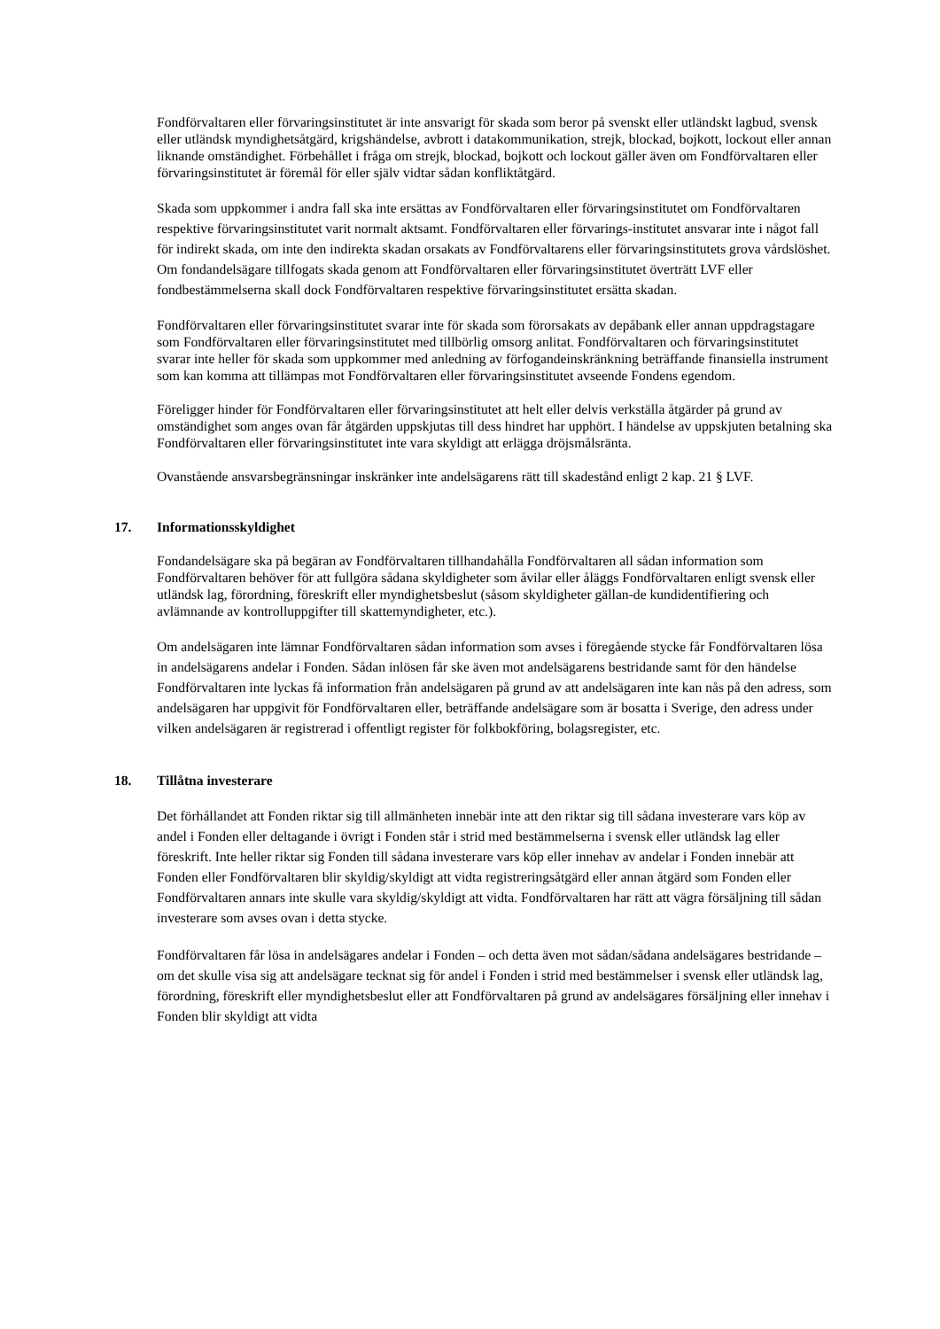Fondförvaltaren eller förvaringsinstitutet är inte ansvarigt för skada som beror på svenskt eller utländskt lagbud, svensk eller utländsk myndighetsåtgärd, krigshändelse, avbrott i datakommunikation, strejk, blockad, bojkott, lockout eller annan liknande omständighet. Förbehållet i fråga om strejk, blockad, bojkott och lockout gäller även om Fondförvaltaren eller förvaringsinstitutet är föremål för eller själv vidtar sådan konfliktåtgärd.
Skada som uppkommer i andra fall ska inte ersättas av Fondförvaltaren eller förvaringsinstitutet om Fondförvaltaren respektive förvaringsinstitutet varit normalt aktsamt. Fondförvaltaren eller förvarings-institutet ansvarar inte i något fall för indirekt skada, om inte den indirekta skadan orsakats av Fondförvaltarens eller förvaringsinstitutets grova vårdslöshet. Om fondandelsägare tillfogats skada genom att Fondförvaltaren eller förvaringsinstitutet överträtt LVF eller fondbestämmelserna skall dock Fondförvaltaren respektive förvaringsinstitutet ersätta skadan.
Fondförvaltaren eller förvaringsinstitutet svarar inte för skada som förorsakats av depåbank eller annan uppdragstagare som Fondförvaltaren eller förvaringsinstitutet med tillbörlig omsorg anlitat. Fondförvaltaren och förvaringsinstitutet svarar inte heller för skada som uppkommer med anledning av förfogandeinskränkning beträffande finansiella instrument som kan komma att tillämpas mot Fondförvaltaren eller förvaringsinstitutet avseende Fondens egendom.
Föreligger hinder för Fondförvaltaren eller förvaringsinstitutet att helt eller delvis verkställa åtgärder på grund av omständighet som anges ovan får åtgärden uppskjutas till dess hindret har upphört. I händelse av uppskjuten betalning ska Fondförvaltaren eller förvaringsinstitutet inte vara skyldigt att erlägga dröjsmålsränta.
Ovanstående ansvarsbegränsningar inskränker inte andelsägarens rätt till skadestånd enligt 2 kap. 21 § LVF.
17. Informationsskyldighet
Fondandelsägare ska på begäran av Fondförvaltaren tillhandahålla Fondförvaltaren all sådan information som Fondförvaltaren behöver för att fullgöra sådana skyldigheter som åvilar eller åläggs Fondförvaltaren enligt svensk eller utländsk lag, förordning, föreskrift eller myndighetsbeslut (såsom skyldigheter gällan-de kundidentifiering och avlämnande av kontrolluppgifter till skattemyndigheter, etc.).
Om andelsägaren inte lämnar Fondförvaltaren sådan information som avses i föregående stycke får Fondförvaltaren lösa in andelsägarens andelar i Fonden. Sådan inlösen får ske även mot andelsägarens bestridande samt för den händelse Fondförvaltaren inte lyckas få information från andelsägaren på grund av att andelsägaren inte kan nås på den adress, som andelsägaren har uppgivit för Fondförvaltaren eller, beträffande andelsägare som är bosatta i Sverige, den adress under vilken andelsägaren är registrerad i offentligt register för folkbokföring, bolagsregister, etc.
18. Tillåtna investerare
Det förhållandet att Fonden riktar sig till allmänheten innebär inte att den riktar sig till sådana investerare vars köp av andel i Fonden eller deltagande i övrigt i Fonden står i strid med bestämmelserna i svensk eller utländsk lag eller föreskrift. Inte heller riktar sig Fonden till sådana investerare vars köp eller innehav av andelar i Fonden innebär att Fonden eller Fondförvaltaren blir skyldig/skyldigt att vidta registreringsåtgärd eller annan åtgärd som Fonden eller Fondförvaltaren annars inte skulle vara skyldig/skyldigt att vidta. Fondförvaltaren har rätt att vägra försäljning till sådan investerare som avses ovan i detta stycke.
Fondförvaltaren får lösa in andelsägares andelar i Fonden – och detta även mot sådan/sådana andelsägares bestridande – om det skulle visa sig att andelsägare tecknat sig för andel i Fonden i strid med bestämmelser i svensk eller utländsk lag, förordning, föreskrift eller myndighetsbeslut eller att Fondförvaltaren på grund av andelsägares försäljning eller innehav i Fonden blir skyldigt att vidta